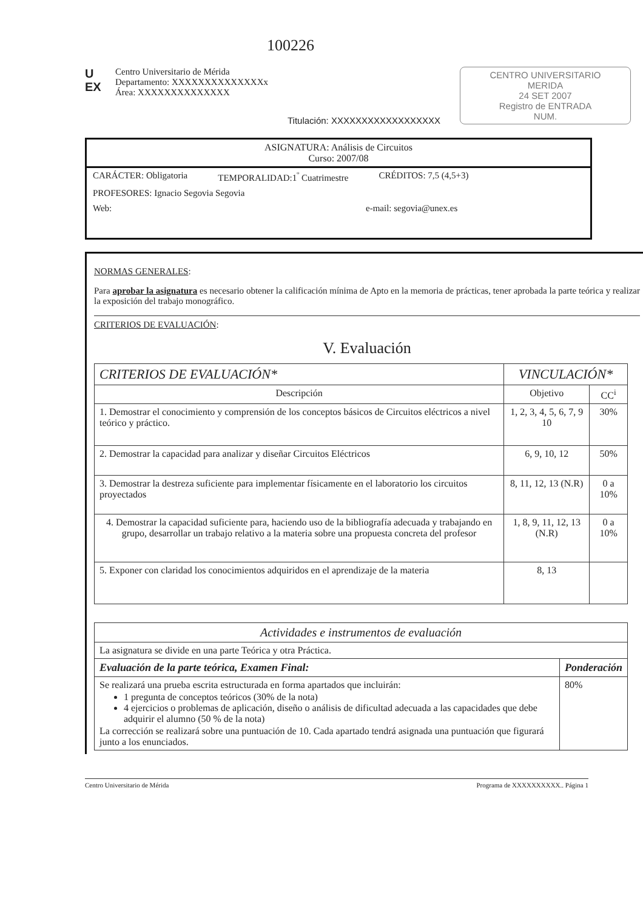100226
U EX
Centro Universitario de Mérida
Departamento: XXXXXXXXXXXXXXx
Área: XXXXXXXXXXXXXX
Titulación: XXXXXXXXXXXXXXXXXX
CENTRO UNIVERSITARIO
MERIDA
24 SET 2007
Registro de ENTRADA
NUM.
ASIGNATURA: Análisis de Circuitos
Curso: 2007/08
CARÁCTER: Obligatoria TEMPORALIDAD:1<sup>º</sup> Cuatrimestre CRÉDITOS: 7,5 (4,5+3)
PROFESORES: Ignacio Segovia Segovia
Web: e-mail: segovia@unex.es
NORMAS GENERALES:
Para aprobar la asignatura es necesario obtener la calificación mínima de Apto en la memoria de prácticas, tener aprobada la parte teórica y realizar la exposición del trabajo monográfico.
CRITERIOS DE EVALUACIÓN:
V. Evaluación
| CRITERIOS DE EVALUACIÓN* | VINCULACIÓN* | |
| --- | --- | --- |
| Descripción | Objetivo | CC<sup>i</sup> |
| 1. Demostrar el conocimiento y comprensión de los conceptos básicos de Circuitos eléctricos a nivel teórico y práctico. | 1, 2, 3, 4, 5, 6, 7, 9 10 | 30% |
| 2. Demostrar la capacidad para analizar y diseñar Circuitos Eléctricos | 6, 9, 10, 12 | 50% |
| 3. Demostrar la destreza suficiente para implementar físicamente en el laboratorio los circuitos proyectados | 8, 11, 12, 13 (N.R) | 0 a 10% |
| 4. Demostrar la capacidad suficiente para, haciendo uso de la bibliografía adecuada y trabajando en grupo, desarrollar un trabajo relativo a la materia sobre una propuesta concreta del profesor | 1, 8, 9, 11, 12, 13 (N.R) | 0 a 10% |
| 5. Exponer con claridad los conocimientos adquiridos en el aprendizaje de la materia | 8, 13 | |
| Actividades e instrumentos de evaluación | |
| --- | --- |
| La asignatura se divide en una parte Teórica y otra Práctica. | |
| Evaluación de la parte teórica, Examen Final: | Ponderación |
| Se realizará una prueba escrita estructurada en forma apartados que incluirán: 1 pregunta de conceptos teóricos (30% de la nota) 4 ejercicios o problemas de aplicación, diseño o análisis de dificultad adecuada a las capacidades que debe adquirir el alumno (50 % de la nota) La corrección se realizará sobre una puntuación de 10. Cada apartado tendrá asignada una puntuación que figurará junto a los enunciados. | 80% |
Centro Universitario de Mérida Programa de XXXXXXXXXX.. Página 1